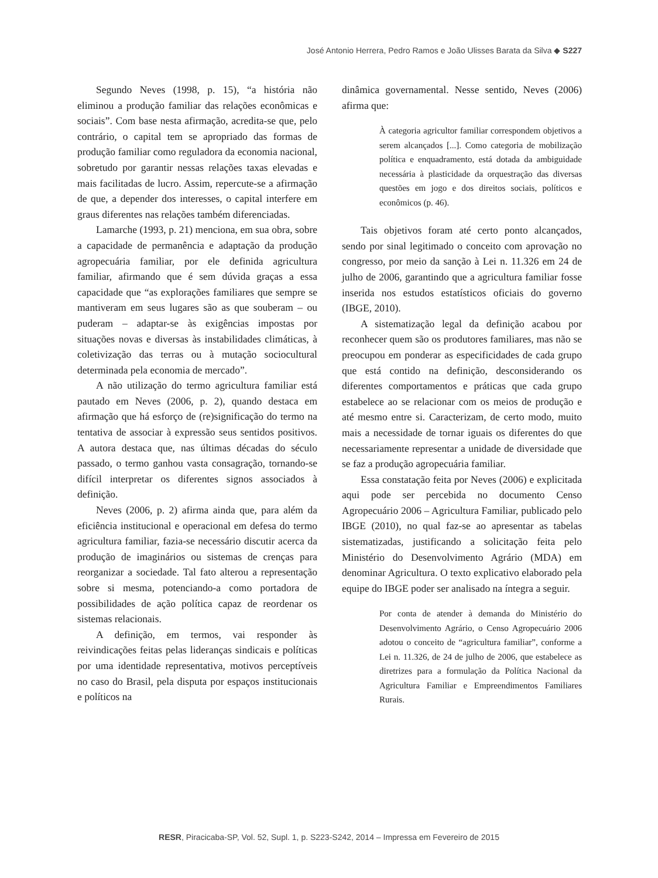José Antonio Herrera, Pedro Ramos e João Ulisses Barata da Silva ◆ S227
Segundo Neves (1998, p. 15), “a história não eliminou a produção familiar das relações econômicas e sociais”. Com base nesta afirmação, acredita-se que, pelo contrário, o capital tem se apropriado das formas de produção familiar como reguladora da economia nacional, sobretudo por garantir nessas relações taxas elevadas e mais facilitadas de lucro. Assim, repercute-se a afirmação de que, a depender dos interesses, o capital interfere em graus diferentes nas relações também diferenciadas.
Lamarche (1993, p. 21) menciona, em sua obra, sobre a capacidade de permanência e adaptação da produção agropecuária familiar, por ele definida agricultura familiar, afirmando que é sem dúvida graças a essa capacidade que “as explorações familiares que sempre se mantiveram em seus lugares são as que souberam – ou puderam – adaptar-se às exigências impostas por situações novas e diversas às instabilidades climáticas, à coletivização das terras ou à mutação sociocultural determinada pela economia de mercado”.
A não utilização do termo agricultura familiar está pautado em Neves (2006, p. 2), quando destaca em afirmação que há esforço de (re)significação do termo na tentativa de associar à expressão seus sentidos positivos. A autora destaca que, nas últimas décadas do século passado, o termo ganhou vasta consagração, tornando-se difícil interpretar os diferentes signos associados à definição.
Neves (2006, p. 2) afirma ainda que, para além da eficiência institucional e operacional em defesa do termo agricultura familiar, fazia-se necessário discutir acerca da produção de imaginários ou sistemas de crenças para reorganizar a sociedade. Tal fato alterou a representação sobre si mesma, potenciando-a como portadora de possibilidades de ação política capaz de reordenar os sistemas relacionais.
A definição, em termos, vai responder às reivindicações feitas pelas lideranças sindicais e políticas por uma identidade representativa, motivos perceptíveis no caso do Brasil, pela disputa por espaços institucionais e políticos na
dinâmica governamental. Nesse sentido, Neves (2006) afirma que:
À categoria agricultor familiar correspondem objetivos a serem alcançados [...]. Como categoria de mobilização política e enquadramento, está dotada da ambiguidade necessária à plasticidade da orquestração das diversas questões em jogo e dos direitos sociais, políticos e econômicos (p. 46).
Tais objetivos foram até certo ponto alcançados, sendo por sinal legitimado o conceito com aprovação no congresso, por meio da sanção à Lei n. 11.326 em 24 de julho de 2006, garantindo que a agricultura familiar fosse inserida nos estudos estatísticos oficiais do governo (IBGE, 2010).
A sistematização legal da definição acabou por reconhecer quem são os produtores familiares, mas não se preocupou em ponderar as especificidades de cada grupo que está contido na definição, desconsiderando os diferentes comportamentos e práticas que cada grupo estabelece ao se relacionar com os meios de produção e até mesmo entre si. Caracterizam, de certo modo, muito mais a necessidade de tornar iguais os diferentes do que necessariamente representar a unidade de diversidade que se faz a produção agropecuária familiar.
Essa constatação feita por Neves (2006) e explicitada aqui pode ser percebida no documento Censo Agropecuário 2006 – Agricultura Familiar, publicado pelo IBGE (2010), no qual faz-se ao apresentar as tabelas sistematizadas, justificando a solicitação feita pelo Ministério do Desenvolvimento Agrário (MDA) em denominar Agricultura. O texto explicativo elaborado pela equipe do IBGE poder ser analisado na íntegra a seguir.
Por conta de atender à demanda do Ministério do Desenvolvimento Agrário, o Censo Agropecuário 2006 adotou o conceito de “agricultura familiar”, conforme a Lei n. 11.326, de 24 de julho de 2006, que estabelece as diretrizes para a formulação da Política Nacional da Agricultura Familiar e Empreendimentos Familiares Rurais.
RESR, Piracicaba-SP, Vol. 52, Supl. 1, p. S223-S242, 2014 – Impressa em Fevereiro de 2015